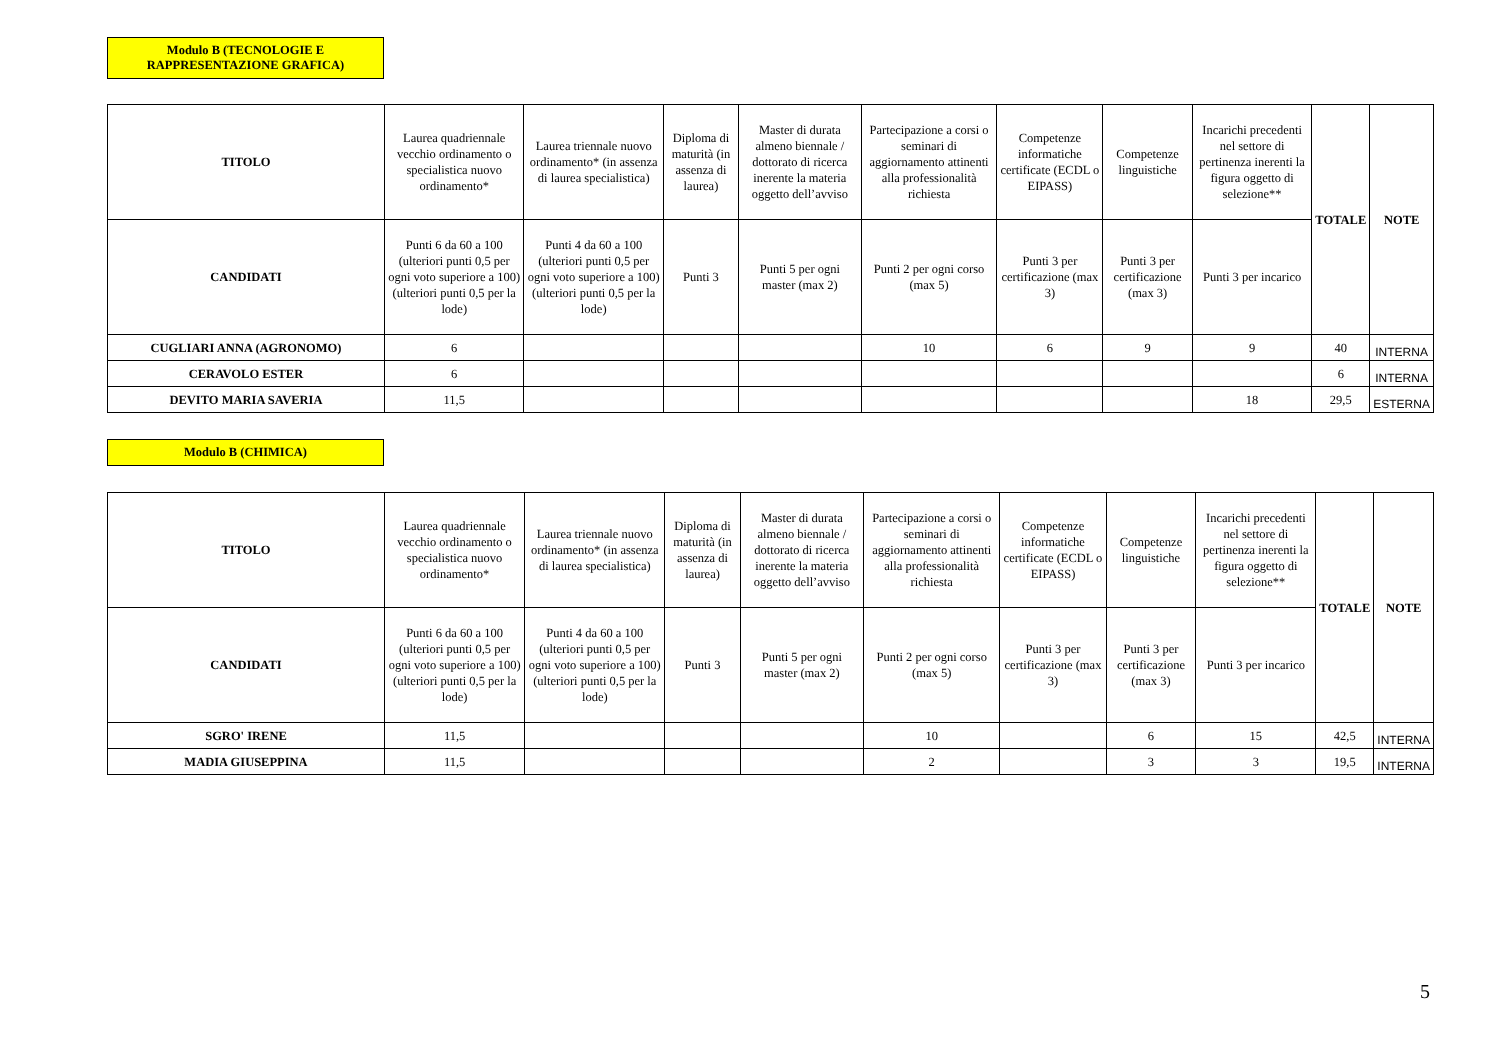Modulo B (TECNOLOGIE E
RAPPRESENTAZIONE GRAFICA)
| TITOLO | Laurea quadriennale vecchio ordinamento o specialistica nuovo ordinamento* | Laurea triennale nuovo ordinamento* (in assenza di laurea specialistica) | Diploma di maturità (in assenza di laurea) | Master di durata almeno biennale / dottorato di ricerca inerente la materia oggetto dell’avviso | Partecipazione a corsi o seminari di aggiornamento attinenti alla professionalità richiesta | Competenze informatiche certificate (ECDL o EIPASS) | Competenze linguistiche | Incarichi precedenti nel settore di pertinenza inerenti la figura oggetto di selezione** | TOTALE | NOTE |
| CANDIDATI | Punti 6 da 60 a 100 (ulteriori punti 0,5 per ogni voto superiore a 100) (ulteriori punti 0,5 per la lode) | Punti 4 da 60 a 100 (ulteriori punti 0,5 per ogni voto superiore a 100) (ulteriori punti 0,5 per la lode) | Punti 3 | Punti 5 per ogni master (max 2) | Punti 2 per ogni corso (max 5) | Punti 3 per certificazione (max 3) | Punti 3 per certificazione (max 3) | Punti 3 per incarico | | |
| CUGLIARI ANNA (AGRONOMO) | 6 | | | | 10 | 6 | 9 | 9 | 40 | INTERNA |
| CERAVOLO ESTER | 6 | | | | | | | | 6 | INTERNA |
| DEVITO MARIA SAVERIA | 11,5 | | | | | | | 18 | 29,5 | ESTERNA |
Modulo B (CHIMICA)
| TITOLO | Laurea quadriennale vecchio ordinamento o specialistica nuovo ordinamento* | Laurea triennale nuovo ordinamento* (in assenza di laurea specialistica) | Diploma di maturità (in assenza di laurea) | Master di durata almeno biennale / dottorato di ricerca inerente la materia oggetto dell’avviso | Partecipazione a corsi o seminari di aggiornamento attinenti alla professionalità richiesta | Competenze informatiche certificate (ECDL o EIPASS) | Competenze linguistiche | Incarichi precedenti nel settore di pertinenza inerenti la figura oggetto di selezione** | TOTALE | NOTE |
| CANDIDATI | Punti 6 da 60 a 100 (ulteriori punti 0,5 per ogni voto superiore a 100) (ulteriori punti 0,5 per la lode) | Punti 4 da 60 a 100 (ulteriori punti 0,5 per ogni voto superiore a 100) (ulteriori punti 0,5 per la lode) | Punti 3 | Punti 5 per ogni master (max 2) | Punti 2 per ogni corso (max 5) | Punti 3 per certificazione (max 3) | Punti 3 per certificazione (max 3) | Punti 3 per incarico | | |
| SGRO' IRENE | 11,5 | | | | 10 | | 6 | 15 | 42,5 | INTERNA |
| MADIA GIUSEPPINA | 11,5 | | | | 2 | | 3 | 3 | 19,5 | INTERNA |
5